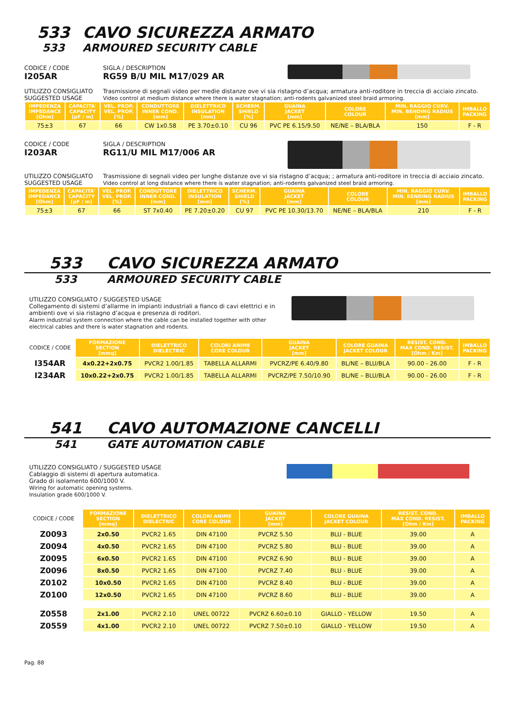533 CAVO SICUREZZA ARMATO
533 ARMOURED SECURITY CABLE
CODICE / CODE
I205AR
SIGLA / DESCRIPTION
RG59 B/U MIL M17/029 AR
UTILIZZO CONSIGLIATO
SUGGESTED USAGE
Trasmissione di segnali video per medie distanze ove vi sia ristagno d’acqua; armatura anti-roditore in treccia di acciaio zincato.
Video control at medium distance where there is water stagnation; anti-rodents galvanized steel braid armoring.
| IMPEDENZA IMPEDANCE [Ohm] | CAPACITA' CAPACITY [pF / m] | VEL. PROP. VEL. PROP. [%] | CONDUTTORE INNER COND. [mm] | DIELETTRICO INSULATION [mm] | SCHERM. SHIELD [%] | GUAINA JACKET [mm] | COLORE COLOUR | MIN. RAGGIO CURV. MIN. BENDING RADIUS [mm] | IMBALLO PACKING |
| --- | --- | --- | --- | --- | --- | --- | --- | --- | --- |
| 75±3 | 67 | 66 | CW 1x0.58 | PE 3.70±0.10 | CU 96 | PVC PE 6.15/9.50 | NE/NE – BLA/BLA | 150 | F - R |
CODICE / CODE
I203AR
SIGLA / DESCRIPTION
RG11/U MIL M17/006 AR
UTILIZZO CONSIGLIATO
SUGGESTED USAGE
Trasmissione di segnali video per lunghe distanze ove vi sia ristagno d’acqua; ; armatura anti-roditore in treccia di acciaio zincato.
Video control at long distance where there is water stagnation; anti-rodents galvanized steel braid armoring.
| IMPEDENZA IMPEDANCE [Ohm] | CAPACITA' CAPACITY [pF / m] | VEL. PROP. VEL. PROP. [%] | CONDUTTORE INNER COND. [mm] | DIELETTRICO INSULATION [mm] | SCHERM. SHIELD [%] | GUAINA JACKET [mm] | COLORE COLOUR | MIN. RAGGIO CURV. MIN. BENDING RADIUS [mm] | IMBALLO PACKING |
| --- | --- | --- | --- | --- | --- | --- | --- | --- | --- |
| 75±3 | 67 | 66 | ST 7x0.40 | PE 7.20±0.20 | CU 97 | PVC PE 10.30/13.70 | NE/NE – BLA/BLA | 210 | F - R |
533 CAVO SICUREZZA ARMATO
533 ARMOURED SECURITY CABLE
UTILIZZO CONSIGLIATO / SUGGESTED USAGE
Collegamento di sistemi d’allarme in impianti industriali a fianco di cavi elettrici e in ambienti ove vi sia ristagno d’acqua e presenza di roditori.
Alarm industrial system connection where the cable can be installed together with other electrical cables and there is water stagnation and rodents.
| CODICE / CODE | FORMAZIONE SECTION [mmq] | DIELETTRICO DIELECTRIC | COLORI ANIME CORE COLOUR | GUAINA JACKET [mm] | COLORE GUAINA JACKET COLOUR | RESIST. COND. MAX COND. RESIST. [Ohm / Km] | IMBALLO PACKING |
| --- | --- | --- | --- | --- | --- | --- | --- |
| I354AR | 4x0.22+2x0.75 | PVCR2 1.00/1.85 | TABELLA ALLARMI | PVCRZ/PE 6.40/9.80 | BL/NE – BLU/BLA | 90.00 - 26.00 | F - R |
| I234AR | 10x0.22+2x0.75 | PVCR2 1.00/1.85 | TABELLA ALLARMI | PVCRZ/PE 7.50/10.90 | BL/NE – BLU/BLA | 90.00 - 26.00 | F - R |
541 CAVO AUTOMAZIONE CANCELLI
541 GATE AUTOMATION CABLE
UTILIZZO CONSIGLIATO / SUGGESTED USAGE
Cablaggio di sistemi di apertura automatica.
Grado di isolamento 600/1000 V.
Wiring for automatic opening systems.
Insulation grade 600/1000 V.
| CODICE / CODE | FORMAZIONE SECTION [mmq] | DIELETTRICO DIELECTRIC | COLORI ANIME CORE COLOUR | GUAINA JACKET [mm] | COLORE GUAINA JACKET COLOUR | RESIST. COND. MAX COND. RESIST. [Ohm / Km] | IMBALLO PACKING |
| --- | --- | --- | --- | --- | --- | --- | --- |
| Z0093 | 2x0.50 | PVCR2 1.65 | DIN 47100 | PVCRZ 5.50 | BLU - BLUE | 39.00 | A |
| Z0094 | 4x0.50 | PVCR2 1.65 | DIN 47100 | PVCRZ 5.80 | BLU - BLUE | 39.00 | A |
| Z0095 | 6x0.50 | PVCR2 1.65 | DIN 47100 | PVCRZ 6.90 | BLU - BLUE | 39.00 | A |
| Z0096 | 8x0.50 | PVCR2 1.65 | DIN 47100 | PVCRZ 7.40 | BLU - BLUE | 39.00 | A |
| Z0102 | 10x0.50 | PVCR2 1.65 | DIN 47100 | PVCRZ 8.40 | BLU - BLUE | 39.00 | A |
| Z0100 | 12x0.50 | PVCR2 1.65 | DIN 47100 | PVCRZ 8.60 | BLU - BLUE | 39.00 | A |
| Z0558 | 2x1.00 | PVCR2 2.10 | UNEL 00722 | PVCRZ 6.60±0.10 | GIALLO - YELLOW | 19.50 | A |
| Z0559 | 4x1.00 | PVCR2 2.10 | UNEL 00722 | PVCRZ 7.50±0.10 | GIALLO - YELLOW | 19.50 | A |
Pag. 88